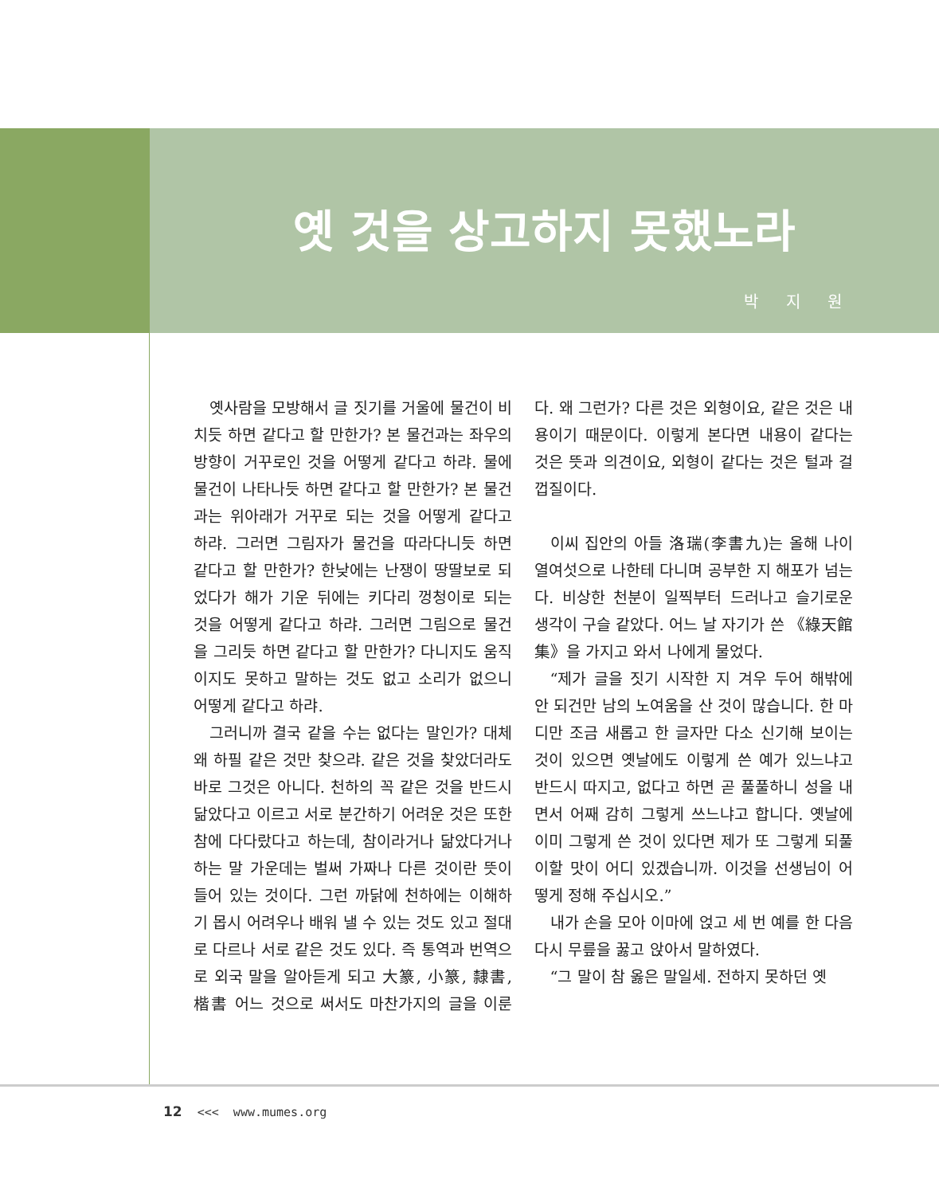옛 것을 상고하지 못했노라
박 지 원
옛사람을 모방해서 글 짓기를 거울에 물건이 비치듯 하면 같다고 할 만한가? 본 물건과는 좌우의 방향이 거꾸로인 것을 어떻게 같다고 하랴. 물에 물건이 나타나듯 하면 같다고 할 만한가? 본 물건과는 위아래가 거꾸로 되는 것을 어떻게 같다고 하랴. 그러면 그림자가 물건을 따라다니듯 하면 같다고 할 만한가? 한낮에는 난쟁이 땅딸보로 되었다가 해가 기운 뒤에는 키다리 껑청이로 되는 것을 어떻게 같다고 하랴. 그러면 그림으로 물건을 그리듯 하면 같다고 할 만한가? 다니지도 움직이지도 못하고 말하는 것도 없고 소리가 없으니 어떻게 같다고 하랴.
그러니까 결국 같을 수는 없다는 말인가? 대체 왜 하필 같은 것만 찾으랴. 같은 것을 찾았더라도 바로 그것은 아니다. 천하의 꼭 같은 것을 반드시 닮았다고 이르고 서로 분간하기 어려운 것은 또한 참에 다다랐다고 하는데, 참이라거나 닮았다거나 하는 말 가운데는 벌써 가짜나 다른 것이란 뜻이 들어 있는 것이다. 그런 까닭에 천하에는 이해하기 몹시 어려우나 배워 낼 수 있는 것도 있고 절대로 다르나 서로 같은 것도 있다. 즉 통역과 번역으로 외국 말을 알아듣게 되고 大篆, 小篆, 隸書, 楷書 어느 것으로 써서도 마찬가지의 글을 이룬다. 왜 그런가? 다른 것은 외형이요, 같은 것은 내용이기 때문이다. 이렇게 본다면 내용이 같다는 것은 뜻과 의견이요, 외형이 같다는 것은 털과 걸껍질이다.
이씨 집안의 아들 洛瑞(李書九)는 올해 나이 열여섯으로 나한테 다니며 공부한 지 해포가 넘는다. 비상한 천분이 일찍부터 드러나고 슬기로운 생각이 구슬 같았다. 어느 날 자기가 쓴 《綠天館集》을 가지고 와서 나에게 물었다.
“제가 글을 짓기 시작한 지 겨우 두어 해밖에 안 되건만 남의 노여움을 산 것이 많습니다. 한 마디만 조금 새롭고 한 글자만 다소 신기해 보이는 것이 있으면 옛날에도 이렇게 쓴 예가 있느냐고 반드시 따지고, 없다고 하면 곧 풀풀하니 성을 내면서 어째 감히 그렇게 쓰느냐고 합니다. 옛날에 이미 그렇게 쓴 것이 있다면 제가 또 그렇게 되풀이할 맛이 어디 있겠습니까. 이것을 선생님이 어떻게 정해 주십시오.”
내가 손을 모아 이마에 얹고 세 번 예를 한 다음 다시 무릎을 꿇고 앉아서 말하였다.
“그 말이 참 옳은 말일세. 전하지 못하던 옛
12 <<< www.mumes.org